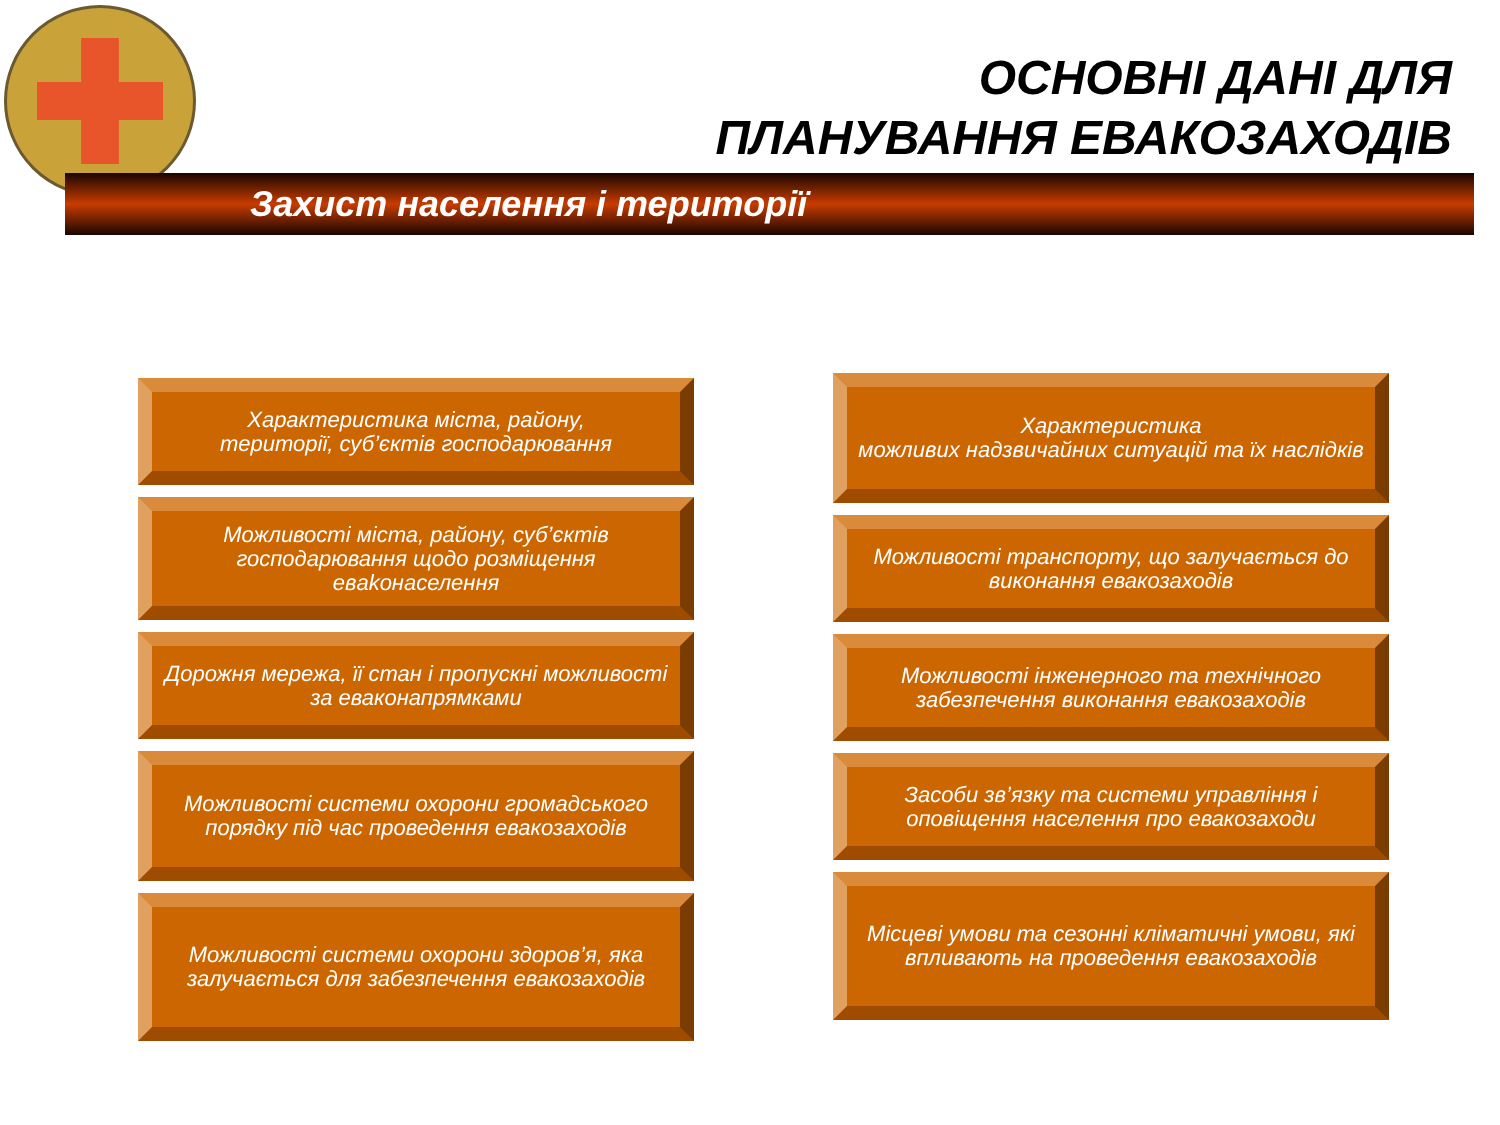ОСНОВНІ ДАНІ ДЛЯ
ПЛАНУВАННЯ ЕВАКОЗАХОДІВ
Захист населення і території
Характеристика міста, району,
території, суб’єктів господарювання
Можливості міста, району, суб’єктів господарювання щодо розміщення евakонаселення
Дорожня мережа, її стан і пропускні можливості за еваконапрямками
Можливості системи охорони громадського порядку під час проведення евакозаходів
Можливості системи охорони здоров’я, яка залучається для забезпечення евакозаходів
Характеристика
можливих надзвичайних ситуацій та їх наслідків
Можливості транспорту, що залучається до виконання евакозаходів
Можливості інженерного та технічного забезпечення виконання евакозаходів
Засоби зв’язку та системи управління і оповіщення населення про евакозаходи
Місцеві умови та сезонні кліматичні умови, які впливають на проведення евакозаходів